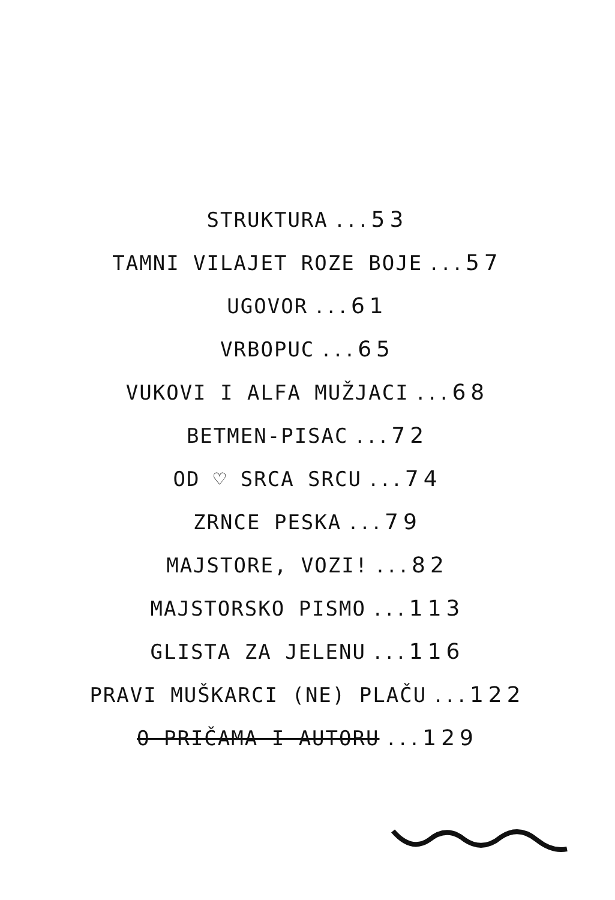STRUKTURA ...53
TAMNI VILAJET ROZE BOJE ...57
UGOVOR ...61
VRBOPUC ...65
VUKOVI I ALFA MUŽJACI ...68
BETMEN-PISAC ...72
OD ♡ SRCA SRCU ...74
ZRNCE PESKA ...79
MAJSTORE, VOZI! ...82
MAJSTORSKO PISMO ...113
GLISTA ZA JELENU ...116
PRAVI MUŠKARCI (NE) PLAČU ...122
O PRIČAMA I AUTORU ...129